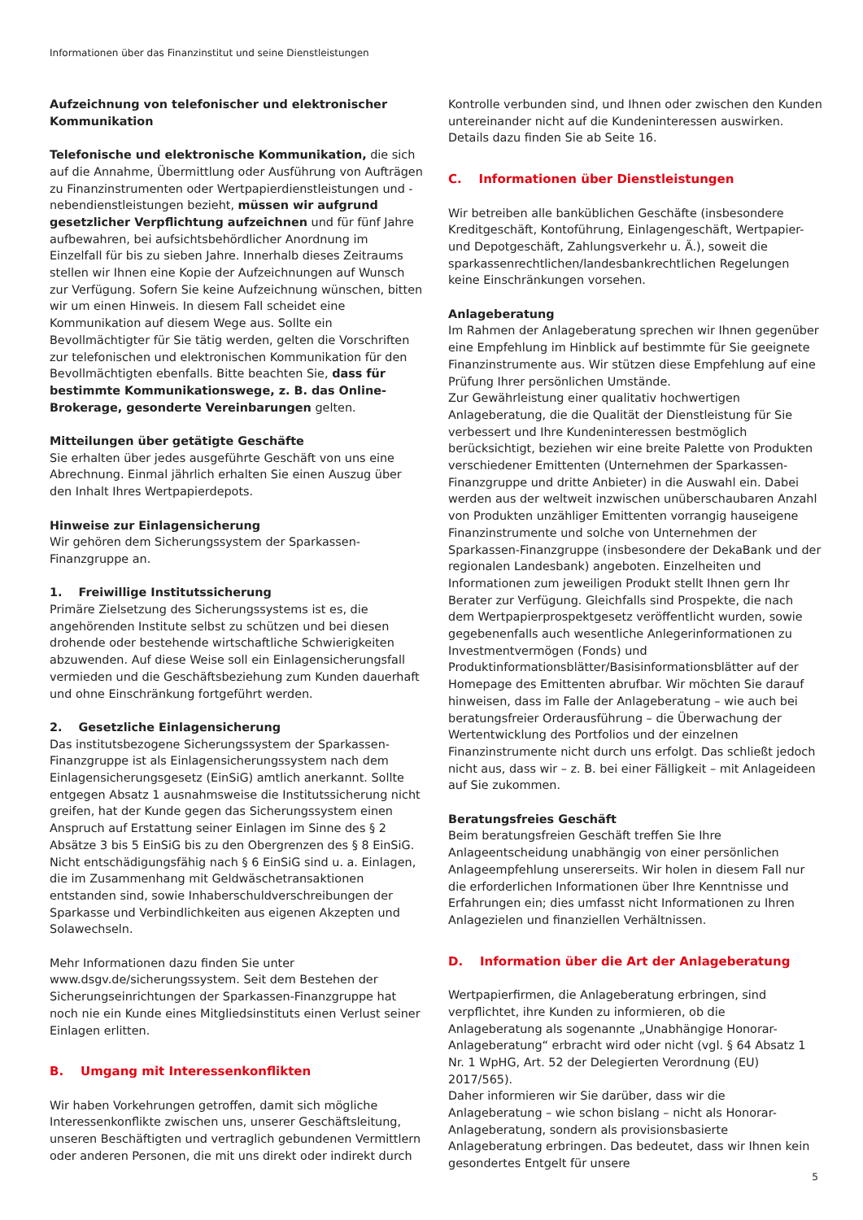Informationen über das Finanzinstitut und seine Dienstleistungen
Aufzeichnung von telefonischer und elektronischer Kommunikation
Telefonische und elektronische Kommunikation, die sich auf die Annahme, Übermittlung oder Ausführung von Aufträgen zu Finanzinstrumenten oder Wertpapierdienstleistungen und -nebendienstleistungen bezieht, müssen wir aufgrund gesetzlicher Verpflichtung aufzeichnen und für fünf Jahre aufbewahren, bei aufsichtsbehördlicher Anordnung im Einzelfall für bis zu sieben Jahre. Innerhalb dieses Zeitraums stellen wir Ihnen eine Kopie der Aufzeichnungen auf Wunsch zur Verfügung. Sofern Sie keine Aufzeichnung wünschen, bitten wir um einen Hinweis. In diesem Fall scheidet eine Kommunikation auf diesem Wege aus. Sollte ein Bevollmächtigter für Sie tätig werden, gelten die Vorschriften zur telefonischen und elektronischen Kommunikation für den Bevollmächtigten ebenfalls. Bitte beachten Sie, dass für bestimmte Kommunikationswege, z. B. das Online-Brokerage, gesonderte Vereinbarungen gelten.
Mitteilungen über getätigte Geschäfte
Sie erhalten über jedes ausgeführte Geschäft von uns eine Abrechnung. Einmal jährlich erhalten Sie einen Auszug über den Inhalt Ihres Wertpapierdepots.
Hinweise zur Einlagensicherung
Wir gehören dem Sicherungssystem der Sparkassen-Finanzgruppe an.
1. Freiwillige Institutssicherung
Primäre Zielsetzung des Sicherungssystems ist es, die angehörenden Institute selbst zu schützen und bei diesen drohende oder bestehende wirtschaftliche Schwierigkeiten abzuwenden. Auf diese Weise soll ein Einlagensicherungsfall vermieden und die Geschäftsbeziehung zum Kunden dauerhaft und ohne Einschränkung fortgeführt werden.
2. Gesetzliche Einlagensicherung
Das institutsbezogene Sicherungssystem der Sparkassen-Finanzgruppe ist als Einlagensicherungssystem nach dem Einlagensicherungsgesetz (EinSiG) amtlich anerkannt. Sollte entgegen Absatz 1 ausnahmsweise die Institutssicherung nicht greifen, hat der Kunde gegen das Sicherungssystem einen Anspruch auf Erstattung seiner Einlagen im Sinne des § 2 Absätze 3 bis 5 EinSiG bis zu den Obergrenzen des § 8 EinSiG. Nicht entschädigungsfähig nach § 6 EinSiG sind u. a. Einlagen, die im Zusammenhang mit Geldwäschetransaktionen entstanden sind, sowie Inhaberschuldverschreibungen der Sparkasse und Verbindlichkeiten aus eigenen Akzepten und Solawechseln.
Mehr Informationen dazu finden Sie unter www.dsgv.de/sicherungssystem. Seit dem Bestehen der Sicherungseinrichtungen der Sparkassen-Finanzgruppe hat noch nie ein Kunde eines Mitgliedsinstituts einen Verlust seiner Einlagen erlitten.
B. Umgang mit Interessenkonflikten
Wir haben Vorkehrungen getroffen, damit sich mögliche Interessenkonflikte zwischen uns, unserer Geschäftsleitung, unseren Beschäftigten und vertraglich gebundenen Vermittlern oder anderen Personen, die mit uns direkt oder indirekt durch
Kontrolle verbunden sind, und Ihnen oder zwischen den Kunden untereinander nicht auf die Kundeninteressen auswirken. Details dazu finden Sie ab Seite 16.
C. Informationen über Dienstleistungen
Wir betreiben alle banküblichen Geschäfte (insbesondere Kreditgeschäft, Kontoführung, Einlagengeschäft, Wertpapier- und Depotgeschäft, Zahlungsverkehr u. Ä.), soweit die sparkassenrechtlichen/landesbankrechtlichen Regelungen keine Einschränkungen vorsehen.
Anlageberatung
Im Rahmen der Anlageberatung sprechen wir Ihnen gegenüber eine Empfehlung im Hinblick auf bestimmte für Sie geeignete Finanzinstrumente aus. Wir stützen diese Empfehlung auf eine Prüfung Ihrer persönlichen Umstände.
Zur Gewährleistung einer qualitativ hochwertigen Anlageberatung, die die Qualität der Dienstleistung für Sie verbessert und Ihre Kundeninteressen bestmöglich berücksichtigt, beziehen wir eine breite Palette von Produkten verschiedener Emittenten (Unternehmen der Sparkassen-Finanzgruppe und dritte Anbieter) in die Auswahl ein. Dabei werden aus der weltweit inzwischen unüberschaubaren Anzahl von Produkten unzähliger Emittenten vorrangig hauseigene Finanzinstrumente und solche von Unternehmen der Sparkassen-Finanzgruppe (insbesondere der DekaBank und der regionalen Landesbank) angeboten. Einzelheiten und Informationen zum jeweiligen Produkt stellt Ihnen gern Ihr Berater zur Verfügung. Gleichfalls sind Prospekte, die nach dem Wertpapierprospektgesetz veröffentlicht wurden, sowie gegebenenfalls auch wesentliche Anlegerinformationen zu Investmentvermögen (Fonds) und Produktinformationsblätter/Basisinformationsblätter auf der Homepage des Emittenten abrufbar. Wir möchten Sie darauf hinweisen, dass im Falle der Anlageberatung – wie auch bei beratungsfreier Orderausführung – die Überwachung der Wertentwicklung des Portfolios und der einzelnen Finanzinstrumente nicht durch uns erfolgt. Das schließt jedoch nicht aus, dass wir – z. B. bei einer Fälligkeit – mit Anlageideen auf Sie zukommen.
Beratungsfreies Geschäft
Beim beratungsfreien Geschäft treffen Sie Ihre Anlageentscheidung unabhängig von einer persönlichen Anlageempfehlung unsererseits. Wir holen in diesem Fall nur die erforderlichen Informationen über Ihre Kenntnisse und Erfahrungen ein; dies umfasst nicht Informationen zu Ihren Anlagezielen und finanziellen Verhältnissen.
D. Information über die Art der Anlageberatung
Wertpapierfirmen, die Anlageberatung erbringen, sind verpflichtet, ihre Kunden zu informieren, ob die Anlageberatung als sogenannte „Unabhängige Honorar-Anlageberatung“ erbracht wird oder nicht (vgl. § 64 Absatz 1 Nr. 1 WpHG, Art. 52 der Delegierten Verordnung (EU) 2017/565).
Daher informieren wir Sie darüber, dass wir die Anlageberatung – wie schon bislang – nicht als Honorar-Anlageberatung, sondern als provisionsbasierte Anlageberatung erbringen. Das bedeutet, dass wir Ihnen kein gesondertes Entgelt für unsere
5